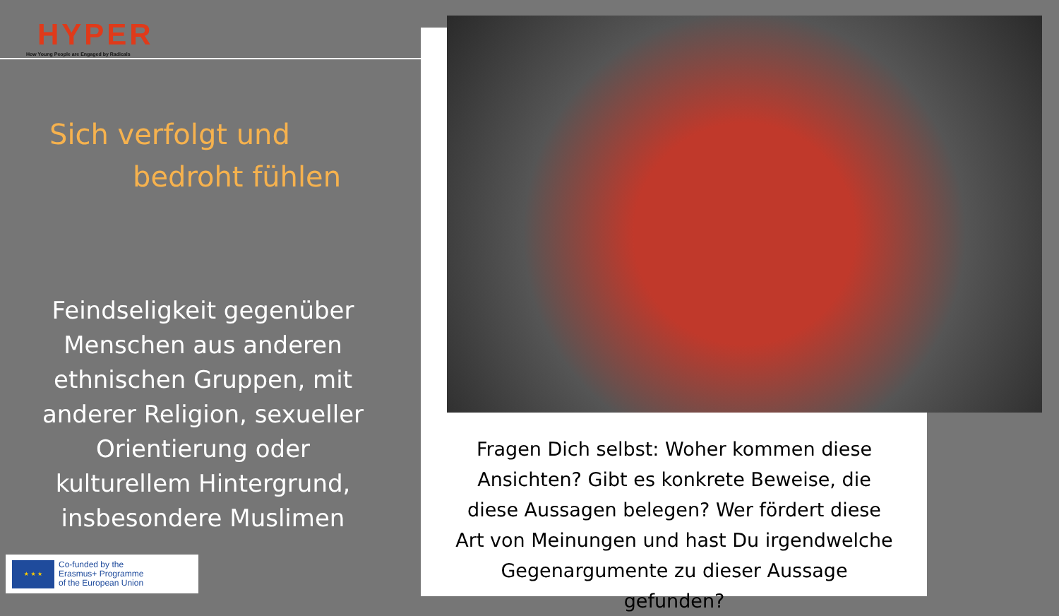HYPER
How Young People are Engaged by Radicals
Sich verfolgt und
bedroht fühlen
Feindseligkeit gegenüber Menschen aus anderen ethnischen Gruppen, mit anderer Religion, sexueller Orientierung oder kulturellem Hintergrund, insbesondere Muslimen
★ ★ ★
Co-funded by the
Erasmus+ Programme
of the European Union
Fragen Dich selbst: Woher kommen diese Ansichten? Gibt es konkrete Beweise, die diese Aussagen belegen? Wer fördert diese Art von Meinungen und hast Du irgendwelche Gegenargumente zu dieser Aussage gefunden?